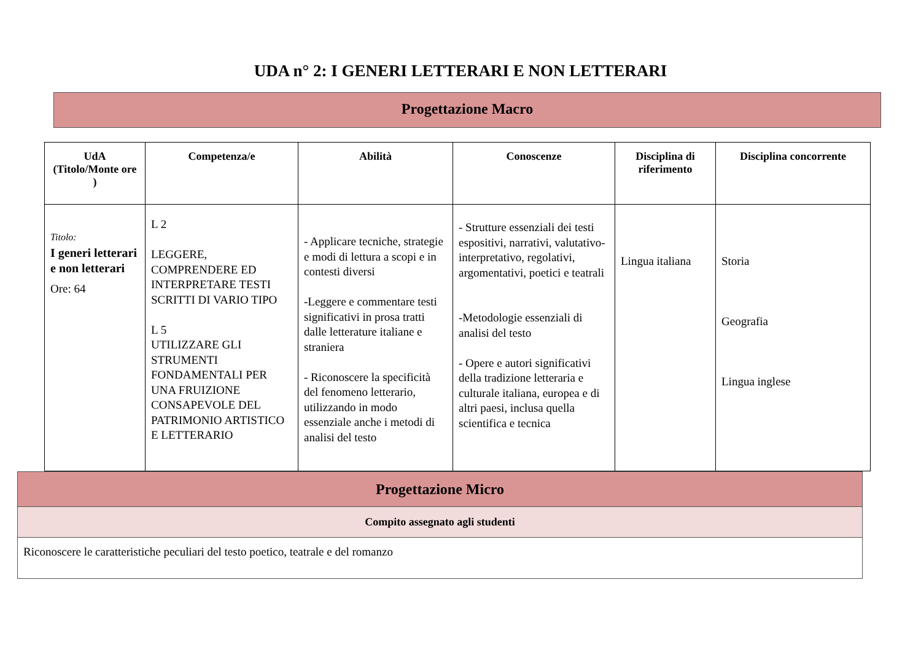UDA n° 2: I GENERI LETTERARI E NON LETTERARI
Progettazione Macro
| UdA (Titolo/Monte ore ) | Competenza/e | Abilità | Conoscenze | Disciplina di riferimento | Disciplina concorrente |
| --- | --- | --- | --- | --- | --- |
| Titolo: I generi letterari e non letterari Ore: 64 | L 2 LEGGERE, COMPRENDERE ED INTERPRETARE TESTI SCRITTI DI VARIO TIPO L 5 UTILIZZARE GLI STRUMENTI FONDAMENTALI PER UNA FRUIZIONE CONSAPEVOLE DEL PATRIMONIO ARTISTICO E LETTERARIO | - Applicare tecniche, strategie e modi di lettura a scopi e in contesti diversi -Leggere e commentare testi significativi in prosa tratti dalle letterature italiane e straniera - Riconoscere la specificità del fenomeno letterario, utilizzando in modo essenziale anche i metodi di analisi del testo | - Strutture essenziali dei testi espositivi, narrativi, valutativo-interpretativo, regolativi, argomentativi, poetici e teatrali -Metodologie essenziali di analisi del testo - Opere e autori significativi della tradizione letteraria e culturale italiana, europea e di altri paesi, inclusa quella scientifica e tecnica | Lingua italiana | Storia Geografia Lingua inglese |
| Progettazione Micro |
| Compito assegnato agli studenti |
| Riconoscere le caratteristiche peculiari del testo poetico, teatrale e del romanzo |